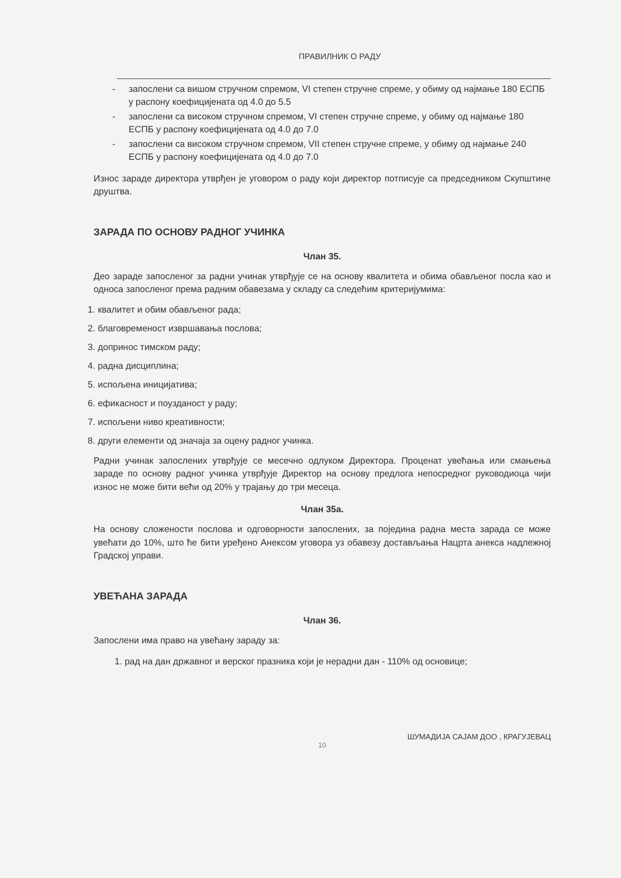ПРАВИЛНИК О РАДУ
- запослени са вишом стручном спремом, VI степен стручне спреме, у обиму од најмање 180 ЕСПБ у распону коефицијената од 4.0 до 5.5
- запослени са високом стручном спремом, VI степен стручне спреме, у обиму од најмање 180 ЕСПБ у распону коефицијената од 4.0 до 7.0
- запослени са високом стручном спремом, VII степен стручне спреме, у обиму од најмање 240 ЕСПБ у распону коефицијената од 4.0 до 7.0
Износ зараде директора утврђен је уговором о раду који директор потписује са председником Скупштине друштва.
ЗАРАДА ПО ОСНОВУ РАДНОГ УЧИНКА
Члан 35.
Део зараде запосленог за радни учинак утврђује се на основу квалитета и обима обављеног посла као и односа запосленог према радним обавезама у складу са следећим критеријумима:
1. квалитет и обим обављеног рада;
2. благовременост извршавања послова;
3. допринос тимском раду;
4. радна дисциплина;
5. испољена иницијатива;
6. ефикасност и поузданост у раду;
7. испољени ниво креативности;
8. други елементи од значаја за оцену радног учинка.
Радни учинак запослених утврђује се месечно одлуком Директора. Проценат увећања или смањења зараде по основу радног учинка утврђује Директор на основу предлога непосредног руководиоца чији износ не може бити већи од 20% у трајању до три месеца.
Члан 35а.
На основу сложености послова и одговорности запослених, за поједина радна места зарада се може увећати до 10%, што ће бити уређено Анексом уговора уз обавезу достављања Нацрта анекса надлежној Градској управи.
УВЕЋАНА ЗАРАДА
Члан 36.
Запослени има право на увећану зараду за:
1. рад на дан државног и верског празника који је нерадни дан - 110% од основице;
ШУМАДИЈА САЈАМ ДОО , КРАГУЈЕВАЦ
10